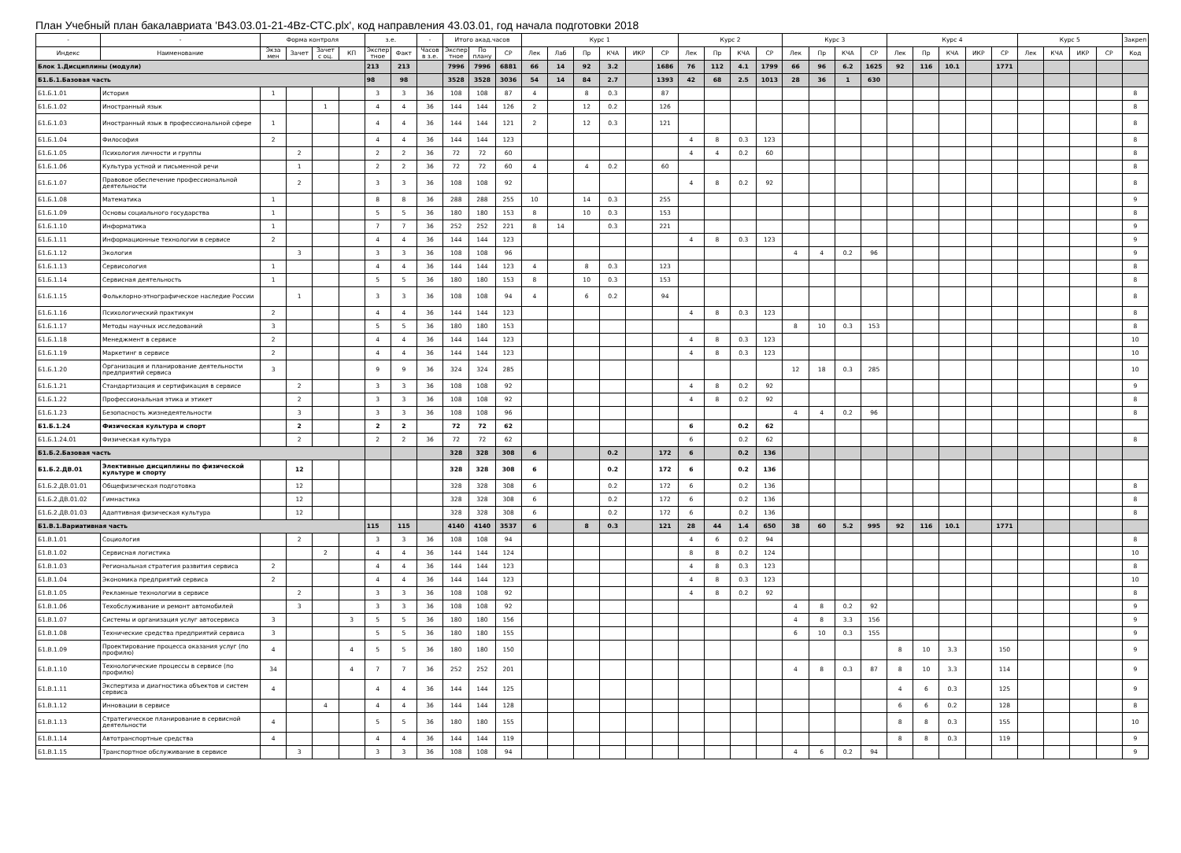План Учебный план бакалавриата 'B43.03.01-21-4Bz-СТС.plx', код направления 43.03.01, год начала подготовки 2018
| - | - | Форма контроля | | | | з.е. | | - | Итого акад.часов | | | Курс 1 | | | | | | Курс 2 | | | | Курс 3 | | | | Курс 4 | | | | | Курс 5 | | | | Закреп |
| --- | --- | --- | --- | --- | --- | --- | --- | --- | --- | --- | --- | --- | --- | --- | --- | --- | --- | --- | --- | --- | --- | --- | --- | --- | --- | --- | --- | --- | --- | --- | --- | --- | --- | --- | --- |
| Индекс | Наименование | Экза мен | Зачет | Зачет с оц. | КП | Экспер тное | Факт | Часов в з.е. | Экспер тное | По плану | СР | Лек | Лаб | Пр | КЧА | ИКР | СР | Лек | Пр | КЧА | СР | Лек | Пр | КЧА | СР | Лек | Пр | КЧА | ИКР | СР | Лек | КЧА | ИКР | СР | Код |
| Блок 1.Дисциплины (модули) | | | | | | 213 | 213 | | 7996 | 7996 | 6881 | 66 | 14 | 92 | 3.2 | | 1686 | 76 | 112 | 4.1 | 1799 | 66 | 96 | 6.2 | 1625 | 92 | 116 | 10.1 | | 1771 | | | | | |
| Б1.Б.1.Базовая часть | | | | | | 98 | 98 | | 3528 | 3528 | 3036 | 54 | 14 | 84 | 2.7 | | 1393 | 42 | 68 | 2.5 | 1013 | 28 | 36 | 1 | 630 | | | | | | | | | | |
| Б1.Б.1.01 | История | 1 | | | | 3 | 3 | 36 | 108 | 108 | 87 | 4 | | 8 | 0.3 | | 87 | | | | | | | | | | | | | | | | | | 8 |
| Б1.Б.1.02 | Иностранный язык | | | 1 | | 4 | 4 | 36 | 144 | 144 | 126 | 2 | | 12 | 0.2 | | 126 | | | | | | | | | | | | | | | | | | 8 |
| Б1.Б.1.03 | Иностранный язык в профессиональной сфере | 1 | | | | 4 | 4 | 36 | 144 | 144 | 121 | 2 | | 12 | 0.3 | | 121 | | | | | | | | | | | | | | | | | | 8 |
| Б1.Б.1.04 | Философия | 2 | | | | 4 | 4 | 36 | 144 | 144 | 123 | | | | | | | 4 | 8 | 0.3 | 123 | | | | | | | | | | | | | | 8 |
| Б1.Б.1.05 | Психология личности и группы | | 2 | | | 2 | 2 | 36 | 72 | 72 | 60 | | | | | | | 4 | 4 | 0.2 | 60 | | | | | | | | | | | | | | 8 |
| Б1.Б.1.06 | Культура устной и письменной речи | | 1 | | | 2 | 2 | 36 | 72 | 72 | 60 | 4 | | 4 | 0.2 | | 60 | | | | | | | | | | | | | | | | | | 8 |
| Б1.Б.1.07 | Правовое обеспечение профессиональной деятельности | | 2 | | | 3 | 3 | 36 | 108 | 108 | 92 | | | | | | | 4 | 8 | 0.2 | 92 | | | | | | | | | | | | | | 8 |
| Б1.Б.1.08 | Математика | 1 | | | | 8 | 8 | 36 | 288 | 288 | 255 | 10 | | 14 | 0.3 | | 255 | | | | | | | | | | | | | | | | | | 9 |
| Б1.Б.1.09 | Основы социального государства | 1 | | | | 5 | 5 | 36 | 180 | 180 | 153 | 8 | | 10 | 0.3 | | 153 | | | | | | | | | | | | | | | | | | 8 |
| Б1.Б.1.10 | Информатика | 1 | | | | 7 | 7 | 36 | 252 | 252 | 221 | 8 | 14 | | 0.3 | | 221 | | | | | | | | | | | | | | | | | | 9 |
| Б1.Б.1.11 | Информационные технологии в сервисе | 2 | | | | 4 | 4 | 36 | 144 | 144 | 123 | | | | | | | 4 | 8 | 0.3 | 123 | | | | | | | | | | | | | | 9 |
| Б1.Б.1.12 | Экология | | 3 | | | 3 | 3 | 36 | 108 | 108 | 96 | | | | | | | | | | | 4 | 4 | 0.2 | 96 | | | | | | | | | | 9 |
| Б1.Б.1.13 | Сервисология | 1 | | | | 4 | 4 | 36 | 144 | 144 | 123 | 4 | | 8 | 0.3 | | 123 | | | | | | | | | | | | | | | | | | 8 |
| Б1.Б.1.14 | Сервисная деятельность | 1 | | | | 5 | 5 | 36 | 180 | 180 | 153 | 8 | | 10 | 0.3 | | 153 | | | | | | | | | | | | | | | | | | 8 |
| Б1.Б.1.15 | Фольклорно-этнографическое наследие России | | 1 | | | 3 | 3 | 36 | 108 | 108 | 94 | 4 | | 6 | 0.2 | | 94 | | | | | | | | | | | | | | | | | | 8 |
| Б1.Б.1.16 | Психологический практикум | 2 | | | | 4 | 4 | 36 | 144 | 144 | 123 | | | | | | | 4 | 8 | 0.3 | 123 | | | | | | | | | | | | | | 8 |
| Б1.Б.1.17 | Методы научных исследований | 3 | | | | 5 | 5 | 36 | 180 | 180 | 153 | | | | | | | | | | | 8 | 10 | 0.3 | 153 | | | | | | | | | | 8 |
| Б1.Б.1.18 | Менеджмент в сервисе | 2 | | | | 4 | 4 | 36 | 144 | 144 | 123 | | | | | | | 4 | 8 | 0.3 | 123 | | | | | | | | | | | | | | 10 |
| Б1.Б.1.19 | Маркетинг в сервисе | 2 | | | | 4 | 4 | 36 | 144 | 144 | 123 | | | | | | | 4 | 8 | 0.3 | 123 | | | | | | | | | | | | | | 10 |
| Б1.Б.1.20 | Организация и планирование деятельности предприятий сервиса | 3 | | | | 9 | 9 | 36 | 324 | 324 | 285 | | | | | | | | | | | 12 | 18 | 0.3 | 285 | | | | | | | | | | 10 |
| Б1.Б.1.21 | Стандартизация и сертификация в сервисе | | 2 | | | 3 | 3 | 36 | 108 | 108 | 92 | | | | | | | 4 | 8 | 0.2 | 92 | | | | | | | | | | | | | | 9 |
| Б1.Б.1.22 | Профессиональная этика и этикет | | 2 | | | 3 | 3 | 36 | 108 | 108 | 92 | | | | | | | 4 | 8 | 0.2 | 92 | | | | | | | | | | | | | | 8 |
| Б1.Б.1.23 | Безопасность жизнедеятельности | | 3 | | | 3 | 3 | 36 | 108 | 108 | 96 | | | | | | | | | | | 4 | 4 | 0.2 | 96 | | | | | | | | | | 8 |
| Б1.Б.1.24 | Физическая культура и спорт | | 2 | | | 2 | 2 | | 72 | 72 | 62 | | | | | | | 6 | | 0.2 | 62 | | | | | | | | | | | | | | |
| Б1.Б.1.24.01 | Физическая культура | | 2 | | | 2 | 2 | 36 | 72 | 72 | 62 | | | | | | | 6 | | 0.2 | 62 | | | | | | | | | | | | | | 8 |
| Б1.Б.2.Базовая часть | | | | | | | | | 328 | 328 | 308 | 6 | | | 0.2 | | 172 | 6 | | 0.2 | 136 | | | | | | | | | | | | | | |
| Б1.Б.2.ДВ.01 | Элективные дисциплины по физической культуре и спорту | | 12 | | | | | | 328 | 328 | 308 | 6 | | | 0.2 | | 172 | 6 | | 0.2 | 136 | | | | | | | | | | | | | | |
| Б1.Б.2.ДВ.01.01 | Общефизическая подготовка | | 12 | | | | | | 328 | 328 | 308 | 6 | | | 0.2 | | 172 | 6 | | 0.2 | 136 | | | | | | | | | | | | | | 8 |
| Б1.Б.2.ДВ.01.02 | Гимнастика | | 12 | | | | | | 328 | 328 | 308 | 6 | | | 0.2 | | 172 | 6 | | 0.2 | 136 | | | | | | | | | | | | | | 8 |
| Б1.Б.2.ДВ.01.03 | Адаптивная физическая культура | | 12 | | | | | | 328 | 328 | 308 | 6 | | | 0.2 | | 172 | 6 | | 0.2 | 136 | | | | | | | | | | | | | | 8 |
| Б1.В.1.Вариативная часть | | | | | | 115 | 115 | | 4140 | 4140 | 3537 | 6 | | 8 | 0.3 | | 121 | 28 | 44 | 1.4 | 650 | 38 | 60 | 5.2 | 995 | 92 | 116 | 10.1 | | 1771 | | | | | |
| Б1.В.1.01 | Социология | | 2 | | | 3 | 3 | 36 | 108 | 108 | 94 | | | | | | | 4 | 6 | 0.2 | 94 | | | | | | | | | | | | | | 8 |
| Б1.В.1.02 | Сервисная логистика | | | 2 | | 4 | 4 | 36 | 144 | 144 | 124 | | | | | | | 8 | 8 | 0.2 | 124 | | | | | | | | | | | | | | 10 |
| Б1.В.1.03 | Региональная стратегия развития сервиса | 2 | | | | 4 | 4 | 36 | 144 | 144 | 123 | | | | | | | 4 | 8 | 0.3 | 123 | | | | | | | | | | | | | | 8 |
| Б1.В.1.04 | Экономика предприятий сервиса | 2 | | | | 4 | 4 | 36 | 144 | 144 | 123 | | | | | | | 4 | 8 | 0.3 | 123 | | | | | | | | | | | | | | 10 |
| Б1.В.1.05 | Рекламные технологии в сервисе | | 2 | | | 3 | 3 | 36 | 108 | 108 | 92 | | | | | | | 4 | 8 | 0.2 | 92 | | | | | | | | | | | | | | 8 |
| Б1.В.1.06 | Техобслуживание и ремонт автомобилей | | 3 | | | 3 | 3 | 36 | 108 | 108 | 92 | | | | | | | | | | | 4 | 8 | 0.2 | 92 | | | | | | | | | | 9 |
| Б1.В.1.07 | Системы и организация услуг автосервиса | 3 | | | 3 | 5 | 5 | 36 | 180 | 180 | 156 | | | | | | | | | | | 4 | 8 | 3.3 | 156 | | | | | | | | | | 9 |
| Б1.В.1.08 | Технические средства предприятий сервиса | 3 | | | | 5 | 5 | 36 | 180 | 180 | 155 | | | | | | | | | | | 6 | 10 | 0.3 | 155 | | | | | | | | | | 9 |
| Б1.В.1.09 | Проектирование процесса оказания услуг (по профилю) | 4 | | | 4 | 5 | 5 | 36 | 180 | 180 | 150 | | | | | | | | | | | | | | | 8 | 10 | 3.3 | | 150 | | | | | 9 |
| Б1.В.1.10 | Технологические процессы в сервисе (по профилю) | 34 | | | 4 | 7 | 7 | 36 | 252 | 252 | 201 | | | | | | | | | | | 4 | 8 | 0.3 | 87 | 8 | 10 | 3.3 | | 114 | | | | | 9 |
| Б1.В.1.11 | Экспертиза и диагностика объектов и систем сервиса | 4 | | | | 4 | 4 | 36 | 144 | 144 | 125 | | | | | | | | | | | | | | | 4 | 6 | 0.3 | | 125 | | | | | 9 |
| Б1.В.1.12 | Инновации в сервисе | | | 4 | | 4 | 4 | 36 | 144 | 144 | 128 | | | | | | | | | | | | | | | 6 | 6 | 0.2 | | 128 | | | | | 8 |
| Б1.В.1.13 | Стратегическое планирование в сервисной деятельности | 4 | | | | 5 | 5 | 36 | 180 | 180 | 155 | | | | | | | | | | | | | | | 8 | 8 | 0.3 | | 155 | | | | | 10 |
| Б1.В.1.14 | Автотранспортные средства | 4 | | | | 4 | 4 | 36 | 144 | 144 | 119 | | | | | | | | | | | | | | | 8 | 8 | 0.3 | | 119 | | | | | 9 |
| Б1.В.1.15 | Транспортное обслуживание в сервисе | | 3 | | | 3 | 3 | 36 | 108 | 108 | 94 | | | | | | | | | | | 4 | 6 | 0.2 | 94 | | | | | | | | | | 9 |